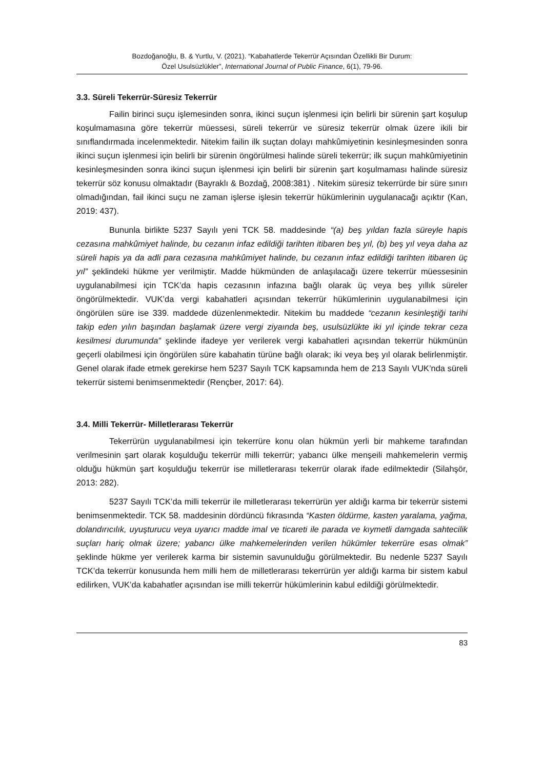Bozdoğanoğlu, B. & Yurtlu, V. (2021). “Kabahatlerde Tekerrür Açısından Özellikli Bir Durum:
Özel Usulsüzlükler”, International Journal of Public Finance, 6(1), 79-96.
3.3. Süreli Tekerrür-Süresiz Tekerrür
Failin birinci suçu işlemesinden sonra, ikinci suçun işlenmesi için belirli bir sürenin şart koşulup koşulmamasına göre tekerrür müessesi, süreli tekerrür ve süresiz tekerrür olmak üzere ikili bir sınıflandırmada incelenmektedir. Nitekim failin ilk suçtan dolayı mahkûmiyetinin kesinleşmesinden sonra ikinci suçun işlenmesi için belirli bir sürenin öngörülmesi halinde süreli tekerrür; ilk suçun mahkûmiyetinin kesinleşmesinden sonra ikinci suçun işlenmesi için belirli bir sürenin şart koşulmaması halinde süresiz tekerrür söz konusu olmaktadır (Bayraklı & Bozdağ, 2008:381) . Nitekim süresiz tekerrürde bir süre sınırı olmadığından, fail ikinci suçu ne zaman işlerse işlesin tekerrür hükümlerinin uygulanacağı açıktır (Kan, 2019: 437).
Bununla birlikte 5237 Sayılı yeni TCK 58. maddesinde “(a) beş yıldan fazla süreyle hapis cezasına mahkûmiyet halinde, bu cezanın infaz edildiği tarihten itibaren beş yıl, (b) beş yıl veya daha az süreli hapis ya da adli para cezasına mahkûmiyet halinde, bu cezanın infaz edildiği tarihten itibaren üç yıl” şeklindeki hükme yer verilmiştir. Madde hükmünden de anlaşılacağı üzere tekerrür müessesinin uygulanabilmesi için TCK’da hapis cezasının infazına bağlı olarak üç veya beş yıllık süreler öngörülmektedir. VUK’da vergi kabahatleri açısından tekerrür hükümlerinin uygulanabilmesi için öngörülen süre ise 339. maddede düzenlenmektedir. Nitekim bu maddede “cezanın kesinleştiği tarihi takip eden yılın başından başlamak üzere vergi ziyaında beş, usulsüzlükte iki yıl içinde tekrar ceza kesilmesi durumunda” şeklinde ifadeye yer verilerek vergi kabahatleri açısından tekerrür hükmünün geçerli olabilmesi için öngörülen süre kabahatin türüne bağlı olarak; iki veya beş yıl olarak belirlenmiştir. Genel olarak ifade etmek gerekirse hem 5237 Sayılı TCK kapsamında hem de 213 Sayılı VUK’nda süreli tekerrür sistemi benimsenmektedir (Rençber, 2017: 64).
3.4. Milli Tekerrür- Milletlerarası Tekerrür
Tekerrürün uygulanabilmesi için tekerrüre konu olan hükmün yerli bir mahkeme tarafından verilmesinin şart olarak koşulduğu tekerrür milli tekerrür; yabancı ülke menşeili mahkemelerin vermiş olduğu hükmün şart koşulduğu tekerrür ise milletlerarası tekerrür olarak ifade edilmektedir (Silahşör, 2013: 282).
5237 Sayılı TCK’da milli tekerrür ile milletlerarası tekerrürün yer aldığı karma bir tekerrür sistemi benimsenmektedir. TCK 58. maddesinin dördüncü fıkrasında “Kasten öldürme, kasten yaralama, yağma, dolandırıcılık, uyuşturucu veya uyarıcı madde imal ve ticareti ile parada ve kıymetli damgada sahtecilik suçları hariç olmak üzere; yabancı ülke mahkemelerinden verilen hükümler tekerrüre esas olmak” şeklinde hükme yer verilerek karma bir sistemin savunulduğu görülmektedir. Bu nedenle 5237 Sayılı TCK’da tekerrür konusunda hem milli hem de milletlerarası tekerrürün yer aldığı karma bir sistem kabul edilirken, VUK’da kabahatler açısından ise milli tekerrür hükümlerinin kabul edildiği görülmektedir.
83